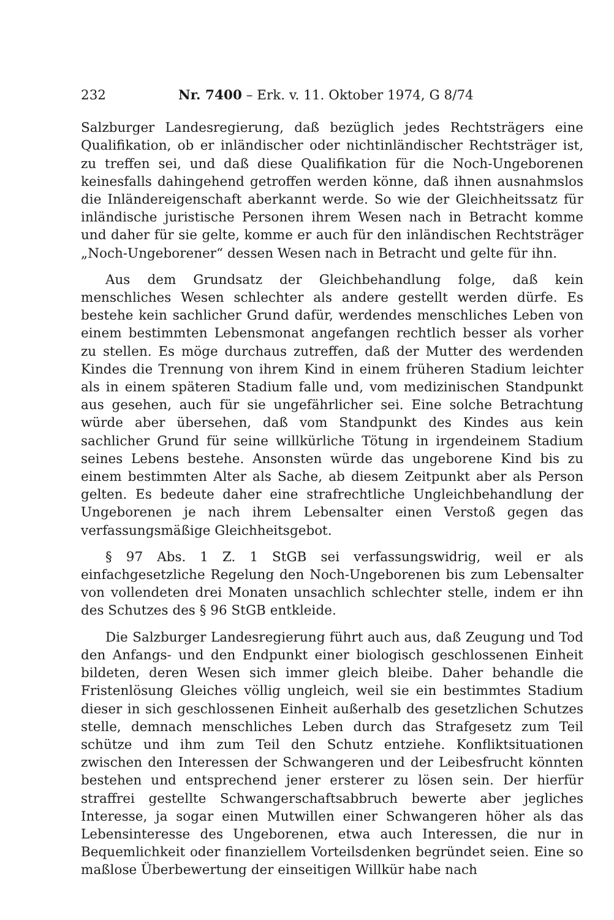232 Nr. 7400 – Erk. v. 11. Oktober 1974, G 8/74
Salzburger Landesregierung, daß bezüglich jedes Rechtsträgers eine Qualifikation, ob er inländischer oder nichtinländischer Rechtsträger ist, zu treffen sei, und daß diese Qualifikation für die Noch-Ungeborenen keinesfalls dahingehend getroffen werden könne, daß ihnen ausnahmslos die Inländereigenschaft aberkannt werde. So wie der Gleichheitssatz für inländische juristische Personen ihrem Wesen nach in Betracht komme und daher für sie gelte, komme er auch für den inländischen Rechtsträger „Noch-Ungeborener“ dessen Wesen nach in Betracht und gelte für ihn.
Aus dem Grundsatz der Gleichbehandlung folge, daß kein menschliches Wesen schlechter als andere gestellt werden dürfe. Es bestehe kein sachlicher Grund dafür, werdendes menschliches Leben von einem bestimmten Lebensmonat angefangen rechtlich besser als vorher zu stellen. Es möge durchaus zutreffen, daß der Mutter des werdenden Kindes die Trennung von ihrem Kind in einem früheren Stadium leichter als in einem späteren Stadium falle und, vom medizinischen Standpunkt aus gesehen, auch für sie ungefährlicher sei. Eine solche Betrachtung würde aber übersehen, daß vom Standpunkt des Kindes aus kein sachlicher Grund für seine willkürliche Tötung in irgendeinem Stadium seines Lebens bestehe. Ansonsten würde das ungeborene Kind bis zu einem bestimmten Alter als Sache, ab diesem Zeitpunkt aber als Person gelten. Es bedeute daher eine strafrechtliche Ungleichbehandlung der Ungeborenen je nach ihrem Lebensalter einen Verstoß gegen das verfassungsmäßige Gleichheitsgebot.
§ 97 Abs. 1 Z. 1 StGB sei verfassungswidrig, weil er als einfachgesetzliche Regelung den Noch-Ungeborenen bis zum Lebensalter von vollendeten drei Monaten unsachlich schlechter stelle, indem er ihn des Schutzes des § 96 StGB entkleide.
Die Salzburger Landesregierung führt auch aus, daß Zeugung und Tod den Anfangs- und den Endpunkt einer biologisch geschlossenen Einheit bildeten, deren Wesen sich immer gleich bleibe. Daher behandle die Fristenlösung Gleiches völlig ungleich, weil sie ein bestimmtes Stadium dieser in sich geschlossenen Einheit außerhalb des gesetzlichen Schutzes stelle, demnach menschliches Leben durch das Strafgesetz zum Teil schütze und ihm zum Teil den Schutz entziehe. Konfliktsituationen zwischen den Interessen der Schwangeren und der Leibesfrucht könnten bestehen und entsprechend jener ersterer zu lösen sein. Der hierfür straffrei gestellte Schwangerschaftsabbruch bewerte aber jegliches Interesse, ja sogar einen Mutwillen einer Schwangeren höher als das Lebensinteresse des Ungeborenen, etwa auch Interessen, die nur in Bequemlichkeit oder finanziellem Vorteilsdenken begründet seien. Eine so maßlose Überbewertung der einseitigen Willkür habe nach